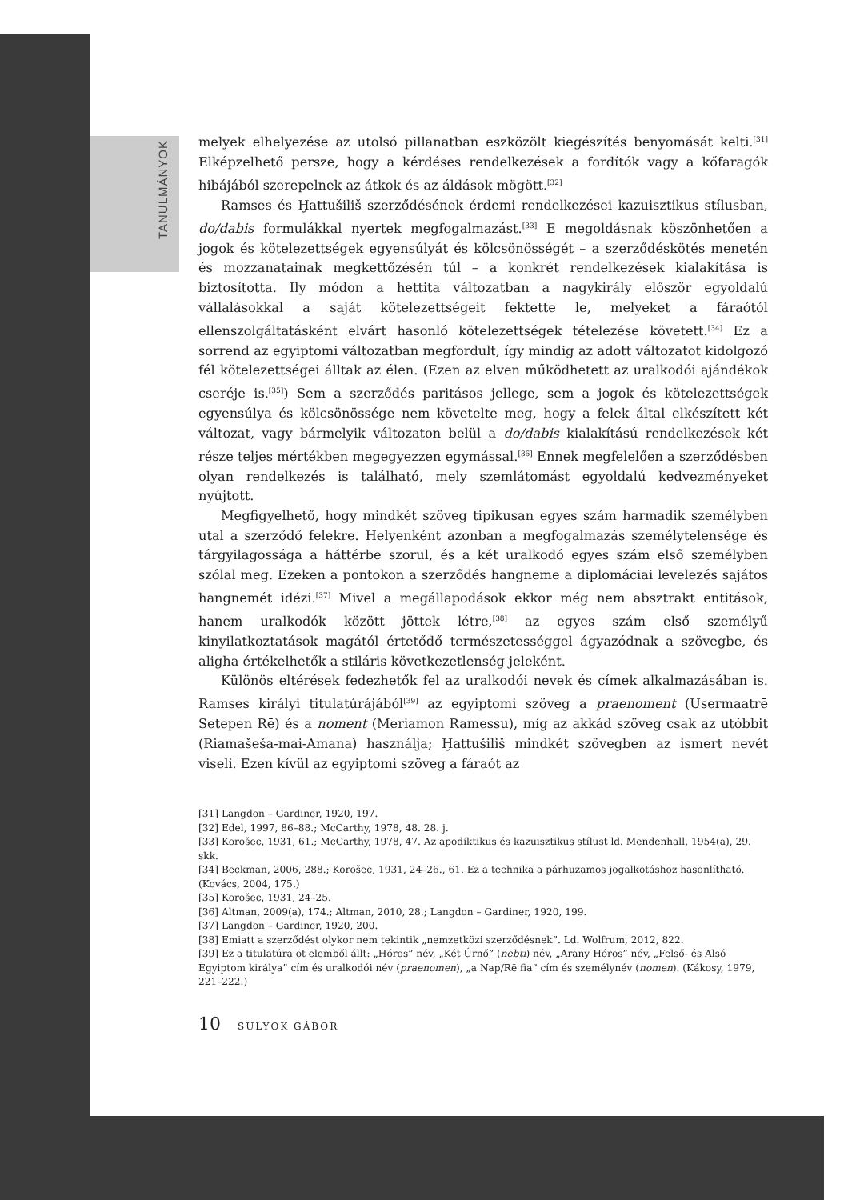TANULMÁNYOK
melyek elhelyezése az utolsó pillanatban eszközölt kiegészítés benyomását kelti.<sup>[31]</sup> Elképzelhető persze, hogy a kérdéses rendelkezések a fordítók vagy a kőfaragók hibájából szerepelnek az átkok és az áldások mögött.<sup>[32]</sup>
Ramses és Ḫattušiliš szerződésének érdemi rendelkezései kazuisztikus stílusban, do/dabis formulákkal nyertek megfogalmazást.<sup>[33]</sup> E megoldásnak köszönhetően a jogok és kötelezettségek egyensúlyát és kölcsönösségét – a szerződéskötés menetén és mozzanatainak megkettőzésén túl – a konkrét rendelkezések kialakítása is biztosította. Ily módon a hettita változatban a nagykirály először egyoldalú vállalásokkal a saját kötelezettségeit fektette le, melyeket a fáraótól ellenszolgáltatásként elvárt hasonló kötelezettségek tételezése követett.<sup>[34]</sup> Ez a sorrend az egyiptomi változatban megfordult, így mindig az adott változatot kidolgozó fél kötelezettségei álltak az élen. (Ezen az elven működhetett az uralkodói ajándékok cseréje is.<sup>[35]</sup>) Sem a szerződés paritásos jellege, sem a jogok és kötelezettségek egyensúlya és kölcsönössége nem követelte meg, hogy a felek által elkészített két változat, vagy bármelyik változaton belül a do/dabis kialakítású rendelkezések két része teljes mértékben megegyezzen egymással.<sup>[36]</sup> Ennek megfelelően a szerződésben olyan rendelkezés is található, mely szemlátomást egyoldalú kedvezményeket nyújtott.
Megfigyelhető, hogy mindkét szöveg tipikusan egyes szám harmadik személyben utal a szerződő felekre. Helyenként azonban a megfogalmazás személytelensége és tárgyilagossága a háttérbe szorul, és a két uralkodó egyes szám első személyben szólal meg. Ezeken a pontokon a szerződés hangneme a diplomáciai levelezés sajátos hangnemét idézi.<sup>[37]</sup> Mivel a megállapodások ekkor még nem absztrakt entitások, hanem uralkodók között jöttek létre,<sup>[38]</sup> az egyes szám első személyű kinyilatkoztatások magától értetődő természetességgel ágyazódnak a szövegbe, és aligha értékelhetők a stiláris következetlenség jeleként.
Különös eltérések fedezhetők fel az uralkodói nevek és címek alkalmazásában is. Ramses királyi titulatúrájából<sup>[39]</sup> az egyiptomi szöveg a praenoment (Usermaatrē Setepen Rē) és a noment (Meriamon Ramessu), míg az akkád szöveg csak az utóbbit (Riamašeša-mai-Amana) használja; Ḫattušiliš mindkét szövegben az ismert nevét viseli. Ezen kívül az egyiptomi szöveg a fáraót az
[31] Langdon – Gardiner, 1920, 197.
[32] Edel, 1997, 86–88.; McCarthy, 1978, 48. 28. j.
[33] Korošec, 1931, 61.; McCarthy, 1978, 47. Az apodiktikus és kazuisztikus stílust ld. Mendenhall, 1954(a), 29. skk.
[34] Beckman, 2006, 288.; Korošec, 1931, 24–26., 61. Ez a technika a párhuzamos jogalkotáshoz hasonlítható. (Kovács, 2004, 175.)
[35] Korošec, 1931, 24–25.
[36] Altman, 2009(a), 174.; Altman, 2010, 28.; Langdon – Gardiner, 1920, 199.
[37] Langdon – Gardiner, 1920, 200.
[38] Emiatt a szerződést olykor nem tekintik „nemzetközi szerződésnek”. Ld. Wolfrum, 2012, 822.
[39] Ez a titulatúra öt elemből állt: „Hóros” név, „Két Úrnő” (nebti) név, „Arany Hóros” név, „Felső- és Alsó Egyiptom királya” cím és uralkodói név (praenomen), „a Nap/Rē fia” cím és személynév (nomen). (Kákosy, 1979, 221–222.)
10 SULYOK GÁBOR